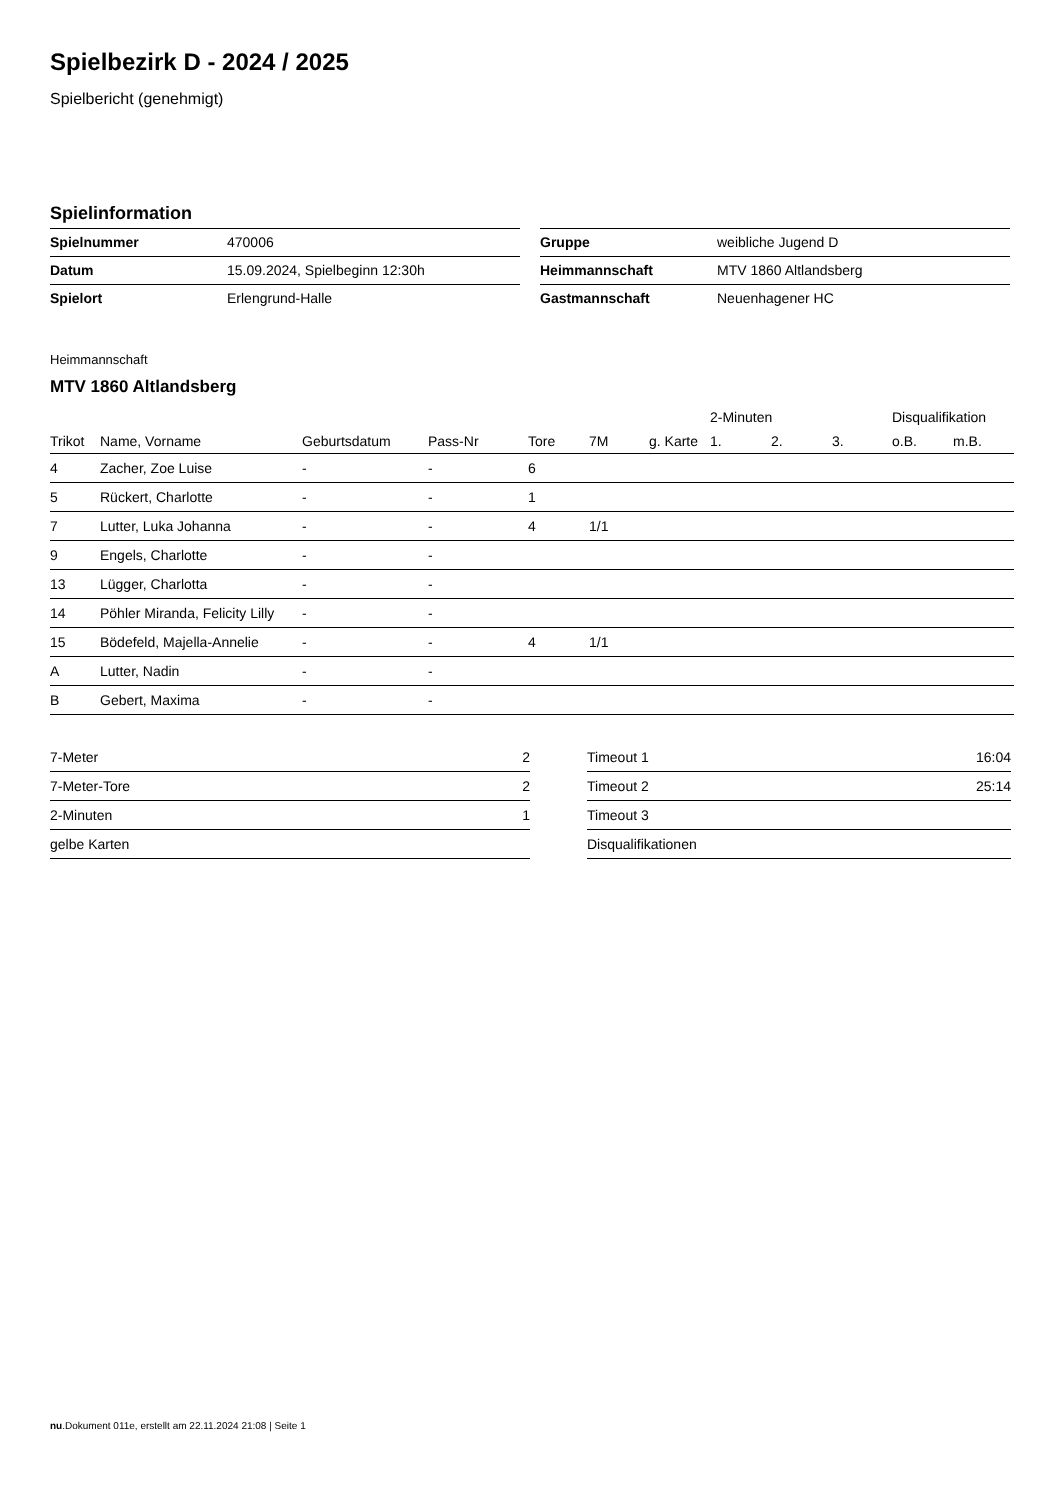Spielbezirk D - 2024 / 2025
Spielbericht (genehmigt)
Spielinformation
| Spielnummer | 470006 |
| Datum | 15.09.2024, Spielbeginn 12:30h |
| Spielort | Erlengrund-Halle |
| Gruppe | weibliche Jugend D |
| Heimmannschaft | MTV 1860 Altlandsberg |
| Gastmannschaft | Neuenhagener HC |
Heimmannschaft
MTV 1860 Altlandsberg
| | | | | | | | 2-Minuten | | | Disqualifikation | |
| --- | --- | --- | --- | --- | --- | --- | --- | --- | --- | --- | --- |
| Trikot | Name, Vorname | Geburtsdatum | Pass-Nr | Tore | 7M | g. Karte | 1. | 2. | 3. | o.B. | m.B. |
| 4 | Zacher, Zoe Luise | - | - | 6 | | | | | | | |
| 5 | Rückert, Charlotte | - | - | 1 | | | | | | | |
| 7 | Lutter, Luka Johanna | - | - | 4 | 1/1 | | | | | | |
| 9 | Engels, Charlotte | - | - | | | | | | | | |
| 13 | Lügger, Charlotta | - | - | | | | | | | | |
| 14 | Pöhler Miranda, Felicity Lilly | - | - | | | | | | | | |
| 15 | Bödefeld, Majella-Annelie | - | - | 4 | 1/1 | | | | | | |
| A | Lutter, Nadin | - | - | | | | | | | | |
| B | Gebert, Maxima | - | - | | | | | | | | |
| 7-Meter | 2 |
| 7-Meter-Tore | 2 |
| 2-Minuten | 1 |
| gelbe Karten | |
| Timeout 1 | 16:04 |
| Timeout 2 | 25:14 |
| Timeout 3 | |
| Disqualifikationen | |
nu.Dokument 011e, erstellt am 22.11.2024 21:08 | Seite 1